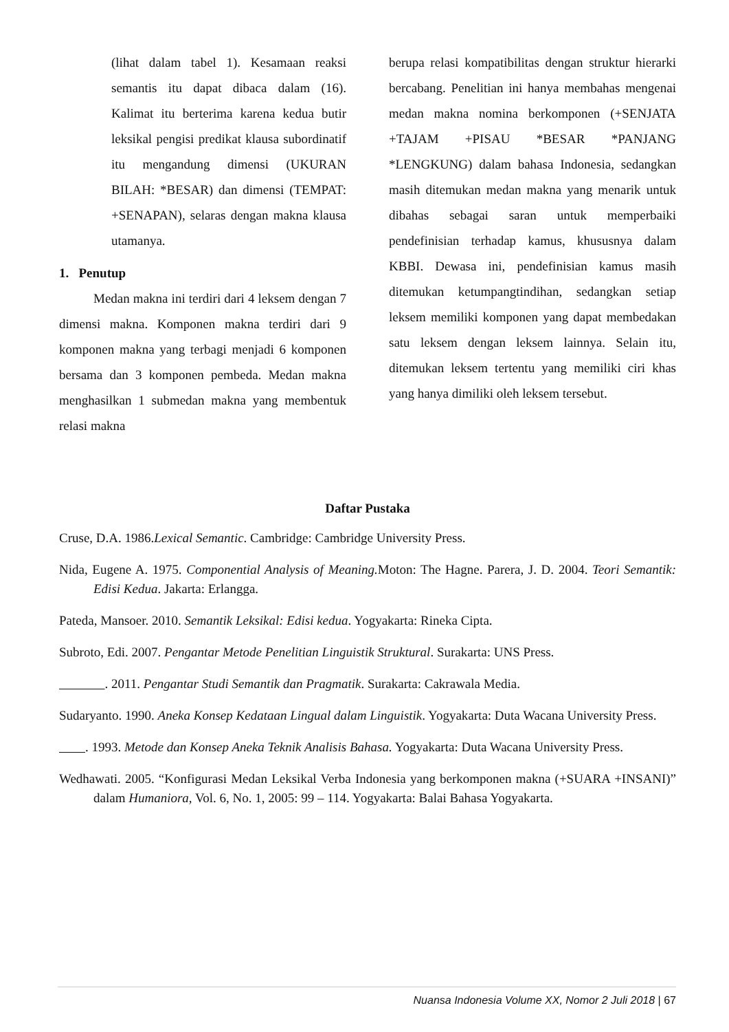(lihat dalam tabel 1). Kesamaan reaksi semantis itu dapat dibaca dalam (16). Kalimat itu berterima karena kedua butir leksikal pengisi predikat klausa subordinatif itu mengandung dimensi (UKURAN BILAH: *BESAR) dan dimensi (TEMPAT: +SENAPAN), selaras dengan makna klausa utamanya.
1. Penutup
Medan makna ini terdiri dari 4 leksem dengan 7 dimensi makna. Komponen makna terdiri dari 9 komponen makna yang terbagi menjadi 6 komponen bersama dan 3 komponen pembeda. Medan makna menghasilkan 1 submedan makna yang membentuk relasi makna
berupa relasi kompatibilitas dengan struktur hierarki bercabang. Penelitian ini hanya membahas mengenai medan makna nomina berkomponen (+SENJATA +TAJAM +PISAU *BESAR *PANJANG *LENGKUNG) dalam bahasa Indonesia, sedangkan masih ditemukan medan makna yang menarik untuk dibahas sebagai saran untuk memperbaiki pendefinisian terhadap kamus, khususnya dalam KBBI. Dewasa ini, pendefinisian kamus masih ditemukan ketumpangtindihan, sedangkan setiap leksem memiliki komponen yang dapat membedakan satu leksem dengan leksem lainnya. Selain itu, ditemukan leksem tertentu yang memiliki ciri khas yang hanya dimiliki oleh leksem tersebut.
Daftar Pustaka
Cruse, D.A. 1986.Lexical Semantic. Cambridge: Cambridge University Press.
Nida, Eugene A. 1975. Componential Analysis of Meaning. Moton: The Hagne. Parera, J. D. 2004. Teori Semantik: Edisi Kedua. Jakarta: Erlangga.
Pateda, Mansoer. 2010. Semantik Leksikal: Edisi kedua. Yogyakarta: Rineka Cipta.
Subroto, Edi. 2007. Pengantar Metode Penelitian Linguistik Struktural. Surakarta: UNS Press.
. 2011. Pengantar Studi Semantik dan Pragmatik. Surakarta: Cakrawala Media.
Sudaryanto. 1990. Aneka Konsep Kedataan Lingual dalam Linguistik. Yogyakarta: Duta Wacana University Press.
. 1993. Metode dan Konsep Aneka Teknik Analisis Bahasa. Yogyakarta: Duta Wacana University Press.
Wedhawati. 2005. “Konfigurasi Medan Leksikal Verba Indonesia yang berkomponen makna (+SUARA +INSANI)” dalam Humaniora, Vol. 6, No. 1, 2005: 99 – 114. Yogyakarta: Balai Bahasa Yogyakarta.
Nuansa Indonesia Volume XX, Nomor 2 Juli 2018 | 67